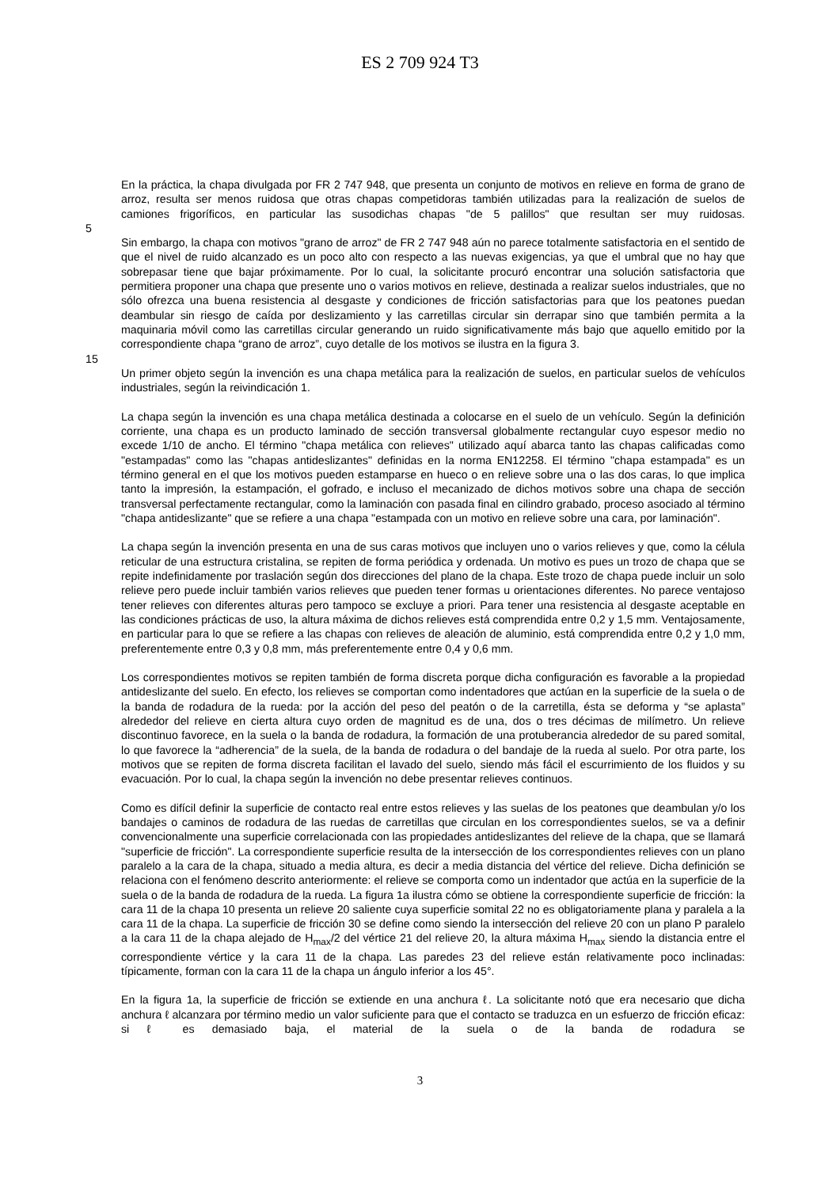ES 2 709 924 T3
En la práctica, la chapa divulgada por FR 2 747 948, que presenta un conjunto de motivos en relieve en forma de grano de arroz, resulta ser menos ruidosa que otras chapas competidoras también utilizadas para la realización de suelos de camiones frigoríficos, en particular las susodichas chapas "de 5 palillos" que resultan ser muy ruidosas.
5
Sin embargo, la chapa con motivos "grano de arroz" de FR 2 747 948 aún no parece totalmente satisfactoria en el sentido de que el nivel de ruido alcanzado es un poco alto con respecto a las nuevas exigencias, ya que el umbral que no hay que sobrepasar tiene que bajar próximamente. Por lo cual, la solicitante procuró encontrar una solución satisfactoria que permitiera proponer una chapa que presente uno o varios motivos en relieve, destinada a realizar suelos industriales, que no sólo ofrezca una buena resistencia al desgaste y condiciones de fricción satisfactorias para que los peatones puedan deambular sin riesgo de caída por deslizamiento y las carretillas circular sin derrapar sino que también permita a la maquinaria móvil como las carretillas circular generando un ruido significativamente más bajo que aquello emitido por la correspondiente chapa “grano de arroz”, cuyo detalle de los motivos se ilustra en la figura 3.
15
Un primer objeto según la invención es una chapa metálica para la realización de suelos, en particular suelos de vehículos industriales, según la reivindicación 1.
La chapa según la invención es una chapa metálica destinada a colocarse en el suelo de un vehículo. Según la definición corriente, una chapa es un producto laminado de sección transversal globalmente rectangular cuyo espesor medio no excede 1/10 de ancho. El término "chapa metálica con relieves" utilizado aquí abarca tanto las chapas calificadas como "estampadas" como las "chapas antideslizantes" definidas en la norma EN12258. El término "chapa estampada" es un término general en el que los motivos pueden estamparse en hueco o en relieve sobre una o las dos caras, lo que implica tanto la impresión, la estampación, el gofrado, e incluso el mecanizado de dichos motivos sobre una chapa de sección transversal perfectamente rectangular, como la laminación con pasada final en cilindro grabado, proceso asociado al término "chapa antideslizante" que se refiere a una chapa "estampada con un motivo en relieve sobre una cara, por laminación".
La chapa según la invención presenta en una de sus caras motivos que incluyen uno o varios relieves y que, como la célula reticular de una estructura cristalina, se repiten de forma periódica y ordenada. Un motivo es pues un trozo de chapa que se repite indefinidamente por traslación según dos direcciones del plano de la chapa. Este trozo de chapa puede incluir un solo relieve pero puede incluir también varios relieves que pueden tener formas u orientaciones diferentes. No parece ventajoso tener relieves con diferentes alturas pero tampoco se excluye a priori. Para tener una resistencia al desgaste aceptable en las condiciones prácticas de uso, la altura máxima de dichos relieves está comprendida entre 0,2 y 1,5 mm. Ventajosamente, en particular para lo que se refiere a las chapas con relieves de aleación de aluminio, está comprendida entre 0,2 y 1,0 mm, preferentemente entre 0,3 y 0,8 mm, más preferentemente entre 0,4 y 0,6 mm.
Los correspondientes motivos se repiten también de forma discreta porque dicha configuración es favorable a la propiedad antideslizante del suelo. En efecto, los relieves se comportan como indentadores que actúan en la superficie de la suela o de la banda de rodadura de la rueda: por la acción del peso del peatón o de la carretilla, ésta se deforma y “se aplasta” alrededor del relieve en cierta altura cuyo orden de magnitud es de una, dos o tres décimas de milímetro. Un relieve discontinuo favorece, en la suela o la banda de rodadura, la formación de una protuberancia alrededor de su pared somital, lo que favorece la “adherencia” de la suela, de la banda de rodadura o del bandaje de la rueda al suelo. Por otra parte, los motivos que se repiten de forma discreta facilitan el lavado del suelo, siendo más fácil el escurrimiento de los fluidos y su evacuación. Por lo cual, la chapa según la invención no debe presentar relieves continuos.
Como es difícil definir la superficie de contacto real entre estos relieves y las suelas de los peatones que deambulan y/o los bandajes o caminos de rodadura de las ruedas de carretillas que circulan en los correspondientes suelos, se va a definir convencionalmente una superficie correlacionada con las propiedades antideslizantes del relieve de la chapa, que se llamará "superficie de fricción". La correspondiente superficie resulta de la intersección de los correspondientes relieves con un plano paralelo a la cara de la chapa, situado a media altura, es decir a media distancia del vértice del relieve. Dicha definición se relaciona con el fenómeno descrito anteriormente: el relieve se comporta como un indentador que actúa en la superficie de la suela o de la banda de rodadura de la rueda. La figura 1a ilustra cómo se obtiene la correspondiente superficie de fricción: la cara 11 de la chapa 10 presenta un relieve 20 saliente cuya superficie somital 22 no es obligatoriamente plana y paralela a la cara 11 de la chapa. La superficie de fricción 30 se define como siendo la intersección del relieve 20 con un plano P paralelo a la cara 11 de la chapa alejado de H<sub>max</sub>/2 del vértice 21 del relieve 20, la altura máxima H<sub>max</sub> siendo la distancia entre el correspondiente vértice y la cara 11 de la chapa. Las paredes 23 del relieve están relativamente poco inclinadas: típicamente, forman con la cara 11 de la chapa un ángulo inferior a los 45°.
En la figura 1a, la superficie de fricción se extiende en una anchura ℓ. La solicitante notó que era necesario que dicha anchura ℓ alcanzara por término medio un valor suficiente para que el contacto se traduzca en un esfuerzo de fricción eficaz: si ℓ es demasiado baja, el material de la suela o de la banda de rodadura se
3